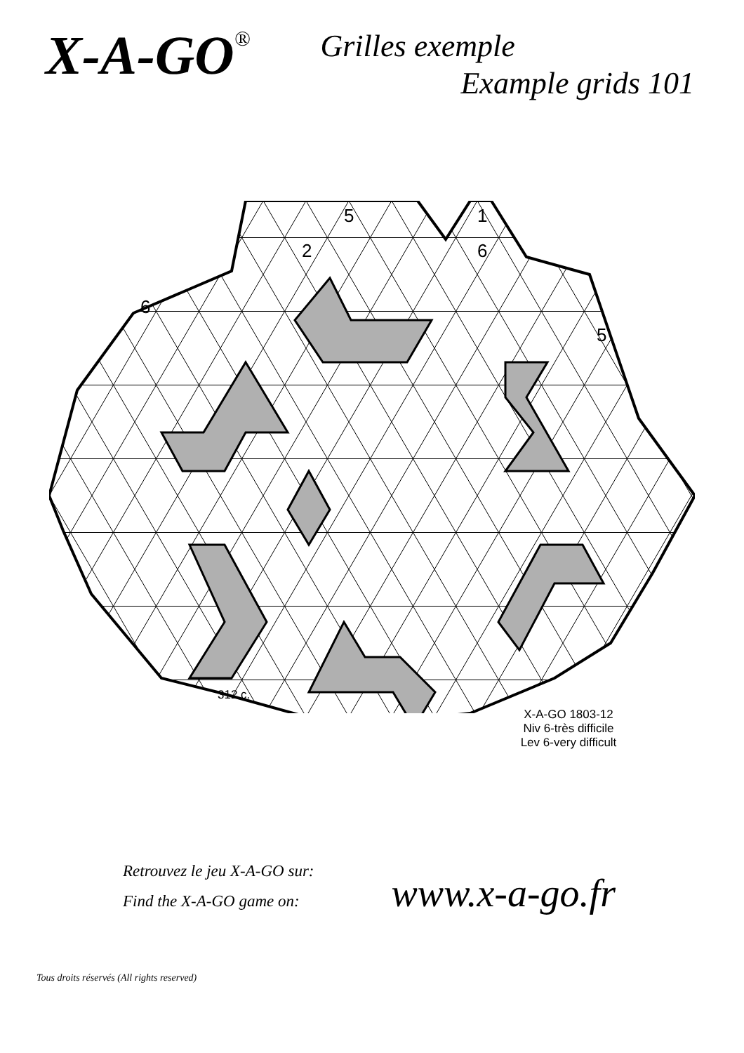X-A-GO<sup>®</sup>
Grilles exemple
Example grids 101
5
1
2
6
6
5
312 c.
X-A-GO 1803-12
Niv 6-très difficile
Lev 6-very difficult
Retrouvez le jeu X-A-GO sur:
Find the X-A-GO game on:
www.x-a-go.fr
Tous droits réservés (All rights reserved)